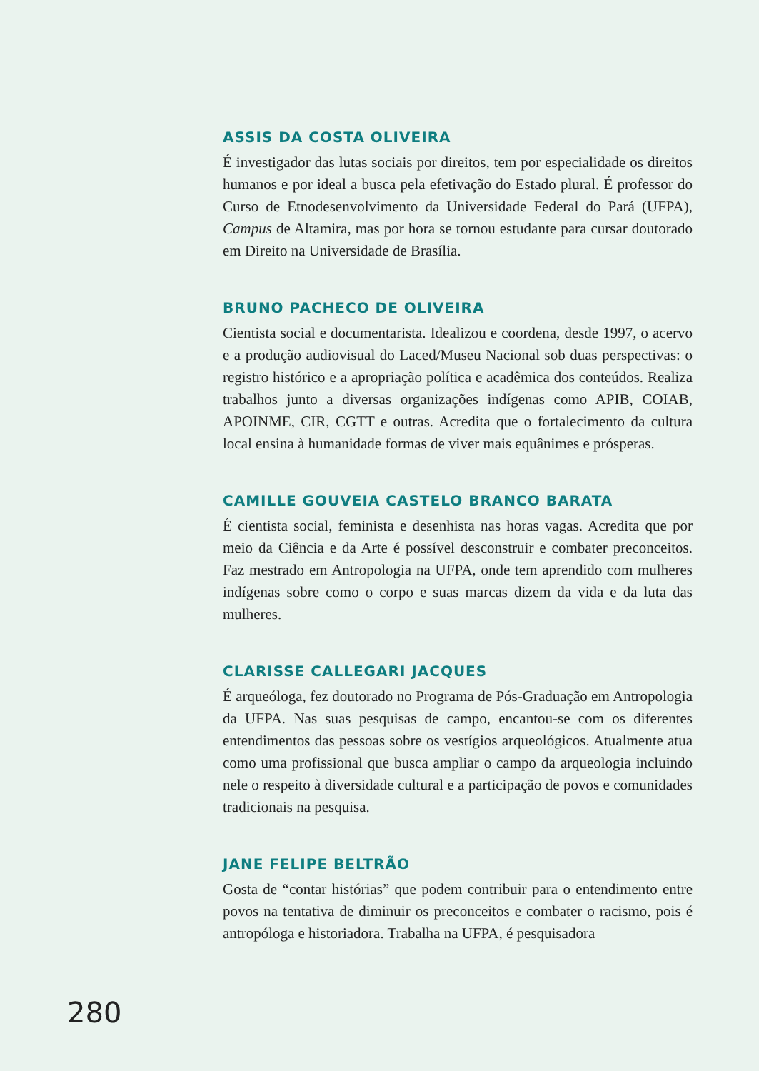ASSIS DA COSTA OLIVEIRA
É investigador das lutas sociais por direitos, tem por especialidade os direitos humanos e por ideal a busca pela efetivação do Estado plural. É professor do Curso de Etnodesenvolvimento da Universidade Federal do Pará (UFPA), Campus de Altamira, mas por hora se tornou estudante para cursar doutorado em Direito na Universidade de Brasília.
BRUNO PACHECO DE OLIVEIRA
Cientista social e documentarista. Idealizou e coordena, desde 1997, o acervo e a produção audiovisual do Laced/Museu Nacional sob duas perspectivas: o registro histórico e a apropriação política e acadêmica dos conteúdos. Realiza trabalhos junto a diversas organizações indígenas como APIB, COIAB, APOINME, CIR, CGTT e outras. Acredita que o fortalecimento da cultura local ensina à humanidade formas de viver mais equânimes e prósperas.
CAMILLE GOUVEIA CASTELO BRANCO BARATA
É cientista social, feminista e desenhista nas horas vagas. Acredita que por meio da Ciência e da Arte é possível desconstruir e combater preconceitos. Faz mestrado em Antropologia na UFPA, onde tem aprendido com mulheres indígenas sobre como o corpo e suas marcas dizem da vida e da luta das mulheres.
CLARISSE CALLEGARI JACQUES
É arqueóloga, fez doutorado no Programa de Pós-Graduação em Antropologia da UFPA. Nas suas pesquisas de campo, encantou-se com os diferentes entendimentos das pessoas sobre os vestígios arqueológicos. Atualmente atua como uma profissional que busca ampliar o campo da arqueologia incluindo nele o respeito à diversidade cultural e a participação de povos e comunidades tradicionais na pesquisa.
JANE FELIPE BELTRÃO
Gosta de “contar histórias” que podem contribuir para o entendimento entre povos na tentativa de diminuir os preconceitos e combater o racismo, pois é antropóloga e historiadora. Trabalha na UFPA, é pesquisadora
280